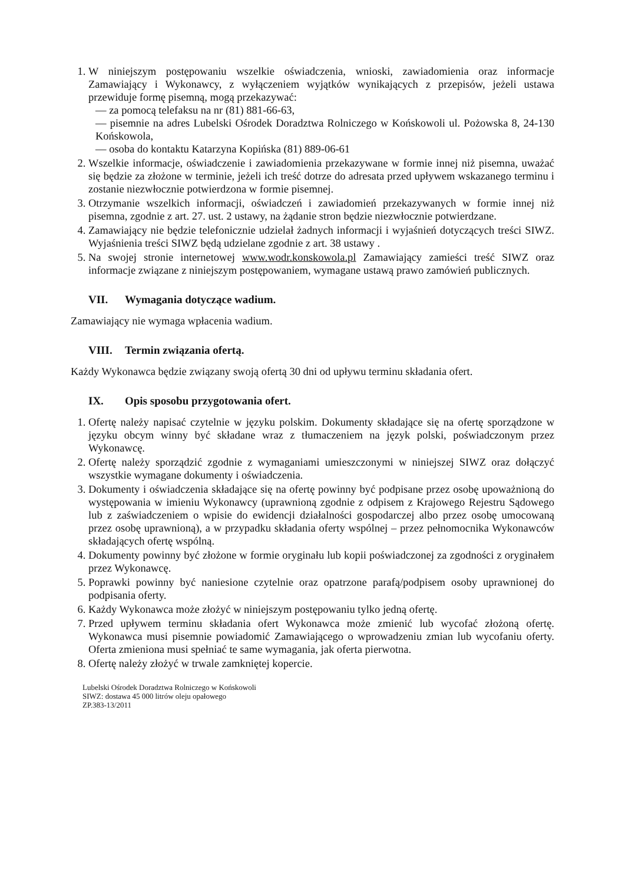1. W niniejszym postępowaniu wszelkie oświadczenia, wnioski, zawiadomienia oraz informacje Zamawiający i Wykonawcy, z wyłączeniem wyjątków wynikających z przepisów, jeżeli ustawa przewiduje formę pisemną, mogą przekazywać:
— za pomocą telefaksu na nr (81) 881-66-63,
— pisemnie na adres Lubelski Ośrodek Doradztwa Rolniczego w Końskowoli ul. Pożowska 8, 24-130 Końskowola,
— osoba do kontaktu Katarzyna Kopińska (81) 889-06-61
2. Wszelkie informacje, oświadczenie i zawiadomienia przekazywane w formie innej niż pisemna, uważać się będzie za złożone w terminie, jeżeli ich treść dotrze do adresata przed upływem wskazanego terminu i zostanie niezwłocznie potwierdzona w formie pisemnej.
3. Otrzymanie wszelkich informacji, oświadczeń i zawiadomień przekazywanych w formie innej niż pisemna, zgodnie z art. 27. ust. 2 ustawy, na żądanie stron będzie niezwłocznie potwierdzane.
4. Zamawiający nie będzie telefonicznie udzielał żadnych informacji i wyjaśnień dotyczących treści SIWZ. Wyjaśnienia treści SIWZ będą udzielane zgodnie z art. 38 ustawy .
5. Na swojej stronie internetowej www.wodr.konskowola.pl Zamawiający zamieści treść SIWZ oraz informacje związane z niniejszym postępowaniem, wymagane ustawą prawo zamówień publicznych.
VII. Wymagania dotyczące wadium.
Zamawiający nie wymaga wpłacenia wadium.
VIII. Termin związania ofertą.
Każdy Wykonawca będzie związany swoją ofertą 30 dni od upływu terminu składania ofert.
IX. Opis sposobu przygotowania ofert.
1. Ofertę należy napisać czytelnie w języku polskim. Dokumenty składające się na ofertę sporządzone w języku obcym winny być składane wraz z tłumaczeniem na język polski, poświadczonym przez Wykonawcę.
2. Ofertę należy sporządzić zgodnie z wymaganiami umieszczonymi w niniejszej SIWZ oraz dołączyć wszystkie wymagane dokumenty i oświadczenia.
3. Dokumenty i oświadczenia składające się na ofertę powinny być podpisane przez osobę upoważnioną do występowania w imieniu Wykonawcy (uprawnioną zgodnie z odpisem z Krajowego Rejestru Sądowego lub z zaświadczeniem o wpisie do ewidencji działalności gospodarczej albo przez osobę umocowaną przez osobę uprawnioną), a w przypadku składania oferty wspólnej – przez pełnomocnika Wykonawców składających ofertę wspólną.
4. Dokumenty powinny być złożone w formie oryginału lub kopii poświadczonej za zgodności z oryginałem przez Wykonawcę.
5. Poprawki powinny być naniesione czytelnie oraz opatrzone parafą/podpisem osoby uprawnionej do podpisania oferty.
6. Każdy Wykonawca może złożyć w niniejszym postępowaniu tylko jedną ofertę.
7. Przed upływem terminu składania ofert Wykonawca może zmienić lub wycofać złożoną ofertę. Wykonawca musi pisemnie powiadomić Zamawiającego o wprowadzeniu zmian lub wycofaniu oferty. Oferta zmieniona musi spełniać te same wymagania, jak oferta pierwotna.
8. Ofertę należy złożyć w trwale zamkniętej kopercie.
Lubelski Ośrodek Doradztwa Rolniczego w Końskowoli
SIWZ: dostawa 45 000 litrów oleju opałowego
ZP.383-13/2011